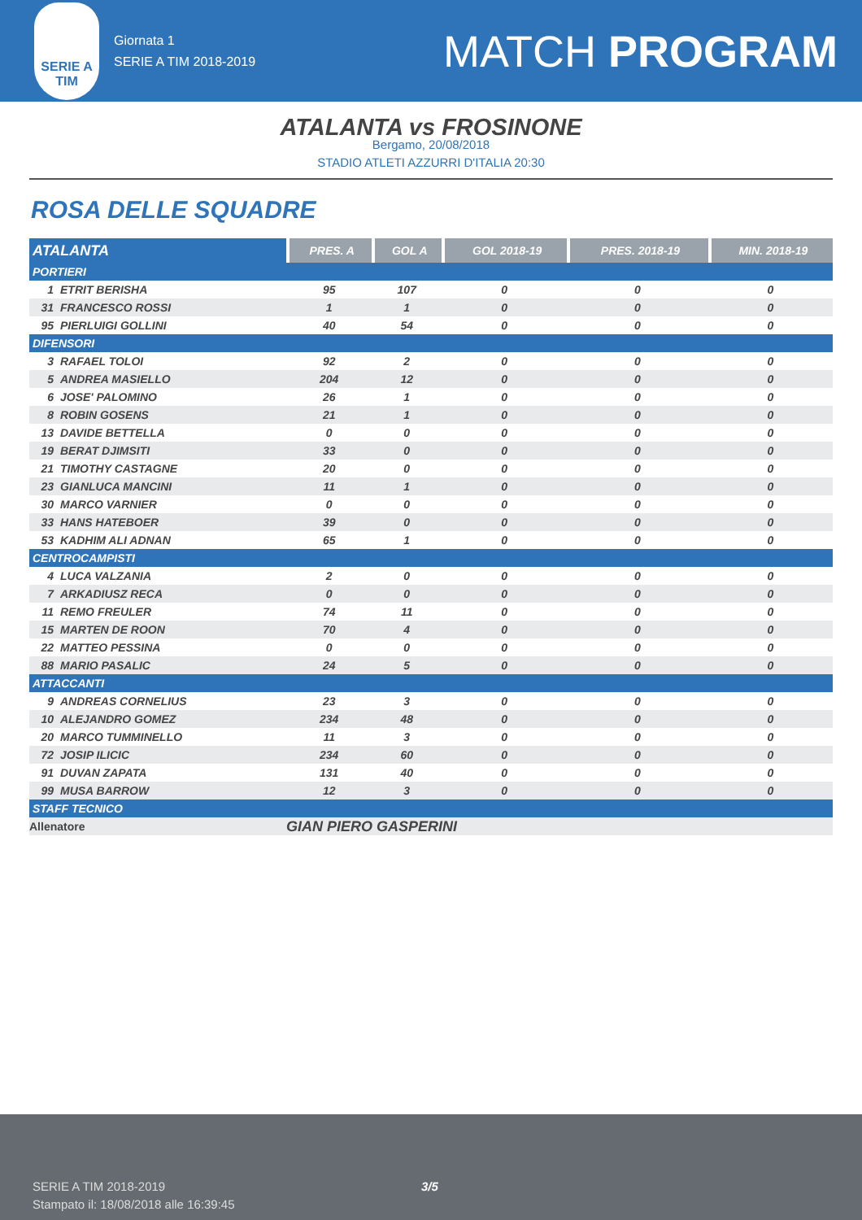SERIE A
TIM
Giornata 1
SERIE A TIM 2018-2019
MATCH PROGRAM
ATALANTA vs FROSINONE
Bergamo, 20/08/2018
STADIO ATLETI AZZURRI D'ITALIA 20:30
ROSA DELLE SQUADRE
| ATALANTA | PRES. A | GOL A | GOL 2018-19 | PRES. 2018-19 | MIN. 2018-19 |
| --- | --- | --- | --- | --- | --- |
| PORTIERI | | | | | |
| 1 ETRIT BERISHA | 95 | 107 | 0 | 0 | 0 |
| 31 FRANCESCO ROSSI | 1 | 1 | 0 | 0 | 0 |
| 95 PIERLUIGI GOLLINI | 40 | 54 | 0 | 0 | 0 |
| DIFENSORI | | | | | |
| 3 RAFAEL TOLOI | 92 | 2 | 0 | 0 | 0 |
| 5 ANDREA MASIELLO | 204 | 12 | 0 | 0 | 0 |
| 6 JOSE' PALOMINO | 26 | 1 | 0 | 0 | 0 |
| 8 ROBIN GOSENS | 21 | 1 | 0 | 0 | 0 |
| 13 DAVIDE BETTELLA | 0 | 0 | 0 | 0 | 0 |
| 19 BERAT DJIMSITI | 33 | 0 | 0 | 0 | 0 |
| 21 TIMOTHY CASTAGNE | 20 | 0 | 0 | 0 | 0 |
| 23 GIANLUCA MANCINI | 11 | 1 | 0 | 0 | 0 |
| 30 MARCO VARNIER | 0 | 0 | 0 | 0 | 0 |
| 33 HANS HATEBOER | 39 | 0 | 0 | 0 | 0 |
| 53 KADHIM ALI ADNAN | 65 | 1 | 0 | 0 | 0 |
| CENTROCAMPISTI | | | | | |
| 4 LUCA VALZANIA | 2 | 0 | 0 | 0 | 0 |
| 7 ARKADIUSZ RECA | 0 | 0 | 0 | 0 | 0 |
| 11 REMO FREULER | 74 | 11 | 0 | 0 | 0 |
| 15 MARTEN DE ROON | 70 | 4 | 0 | 0 | 0 |
| 22 MATTEO PESSINA | 0 | 0 | 0 | 0 | 0 |
| 88 MARIO PASALIC | 24 | 5 | 0 | 0 | 0 |
| ATTACCANTI | | | | | |
| 9 ANDREAS CORNELIUS | 23 | 3 | 0 | 0 | 0 |
| 10 ALEJANDRO GOMEZ | 234 | 48 | 0 | 0 | 0 |
| 20 MARCO TUMMINELLO | 11 | 3 | 0 | 0 | 0 |
| 72 JOSIP ILICIC | 234 | 60 | 0 | 0 | 0 |
| 91 DUVAN ZAPATA | 131 | 40 | 0 | 0 | 0 |
| 99 MUSA BARROW | 12 | 3 | 0 | 0 | 0 |
| STAFF TECNICO | | | | | |
| Allenatore | GIAN PIERO GASPERINI | | | | |
SERIE A TIM 2018-2019
Stampato il: 18/08/2018 alle 16:39:45
3/5